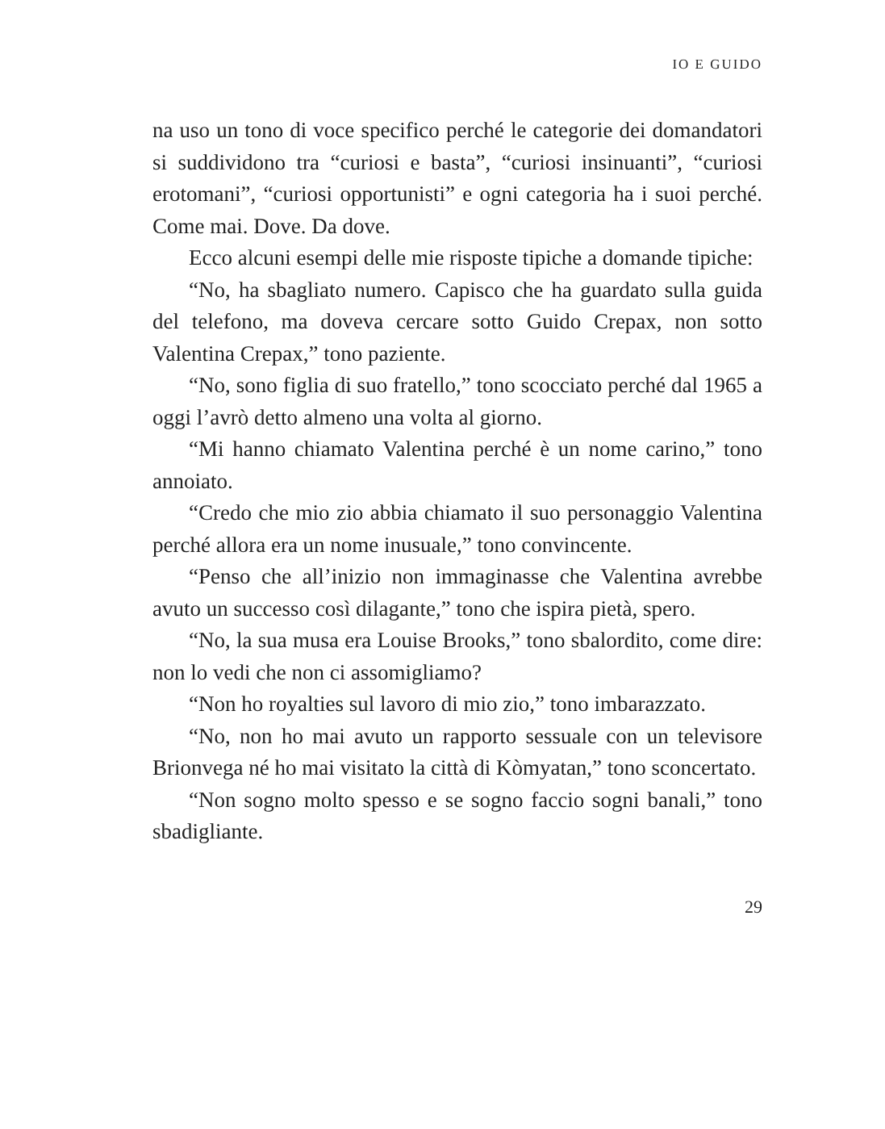IO E GUIDO
na uso un tono di voce specifico perché le categorie dei domandatori si suddividono tra “curiosi e basta”, “curiosi insinuanti”, “curiosi erotomani”, “curiosi opportunisti” e ogni categoria ha i suoi perché. Come mai. Dove. Da dove.
Ecco alcuni esempi delle mie risposte tipiche a domande tipiche:
“No, ha sbagliato numero. Capisco che ha guardato sulla guida del telefono, ma doveva cercare sotto Guido Crepax, non sotto Valentina Crepax,” tono paziente.
“No, sono figlia di suo fratello,” tono scocciato perché dal 1965 a oggi l’avrò detto almeno una volta al giorno.
“Mi hanno chiamato Valentina perché è un nome carino,” tono annoiato.
“Credo che mio zio abbia chiamato il suo personaggio Valentina perché allora era un nome inusuale,” tono convincente.
“Penso che all’inizio non immaginasse che Valentina avrebbe avuto un successo così dilagante,” tono che ispira pietà, spero.
“No, la sua musa era Louise Brooks,” tono sbalordito, come dire: non lo vedi che non ci assomigliamo?
“Non ho royalties sul lavoro di mio zio,” tono imbarazzato.
“No, non ho mai avuto un rapporto sessuale con un televisore Brionvega né ho mai visitato la città di Kòmyatan,” tono sconcertato.
“Non sogno molto spesso e se sogno faccio sogni banali,” tono sbadigliante.
29